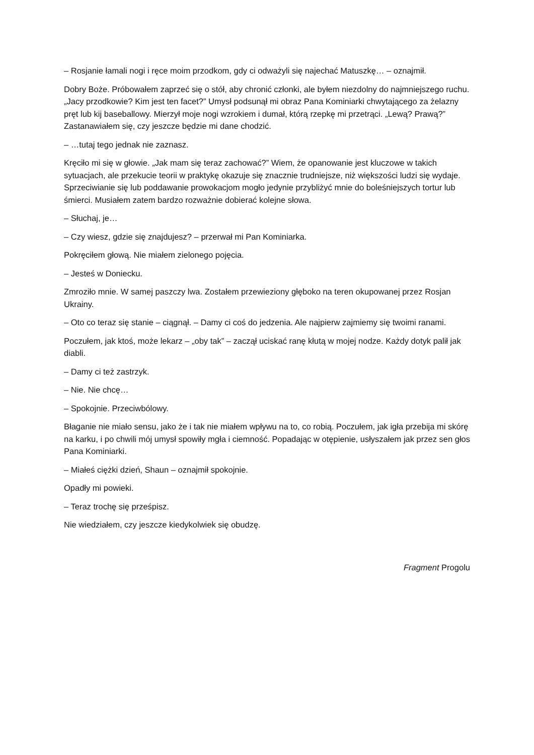– Rosjanie łamali nogi i ręce moim przodkom, gdy ci odważyli się najechać Matuszkę… – oznajmił.
Dobry Boże. Próbowałem zaprzeć się o stół, aby chronić członki, ale byłem niezdolny do najmniejszego ruchu. „Jacy przodkowie? Kim jest ten facet?” Umysł podsunął mi obraz Pana Kominiarki chwytającego za żelazny pręt lub kij baseballowy. Mierzył moje nogi wzrokiem i dumał, którą rzepkę mi przetrąci. „Lewą? Prawą?” Zastanawiałem się, czy jeszcze będzie mi dane chodzić.
– …tutaj tego jednak nie zaznasz.
Kręciło mi się w głowie. „Jak mam się teraz zachować?” Wiem, że opanowanie jest kluczowe w takich sytuacjach, ale przekucie teorii w praktykę okazuje się znacznie trudniejsze, niż większości ludzi się wydaje. Sprzeciwianie się lub poddawanie prowokacjom mogło jedynie przybliżyć mnie do boleśniejszych tortur lub śmierci. Musiałem zatem bardzo rozważnie dobierać kolejne słowa.
– Słuchaj, je…
– Czy wiesz, gdzie się znajdujesz? – przerwał mi Pan Kominiarka.
Pokręciłem głową. Nie miałem zielonego pojęcia.
– Jesteś w Doniecku.
Zmroziło mnie. W samej paszczy lwa. Zostałem przewieziony głęboko na teren okupowanej przez Rosjan Ukrainy.
– Oto co teraz się stanie – ciągnął. – Damy ci coś do jedzenia. Ale najpierw zajmiemy się twoimi ranami.
Poczułem, jak ktoś, może lekarz – „oby tak” – zaczął uciskać ranę kłutą w mojej nodze. Każdy dotyk palił jak diabli.
– Damy ci też zastrzyk.
– Nie. Nie chcę…
– Spokojnie. Przeciwbólowy.
Błaganie nie miało sensu, jako że i tak nie miałem wpływu na to, co robią. Poczułem, jak igła przebija mi skórę na karku, i po chwili mój umysł spowiły mgła i ciemność. Popadając w otępienie, usłyszałem jak przez sen głos Pana Kominiarki.
– Miałeś ciężki dzień, Shaun – oznajmił spokojnie.
Opadły mi powieki.
– Teraz trochę się prześpisz.
Nie wiedziałem, czy jeszcze kiedykolwiek się obudzę.
Fragment Progolu